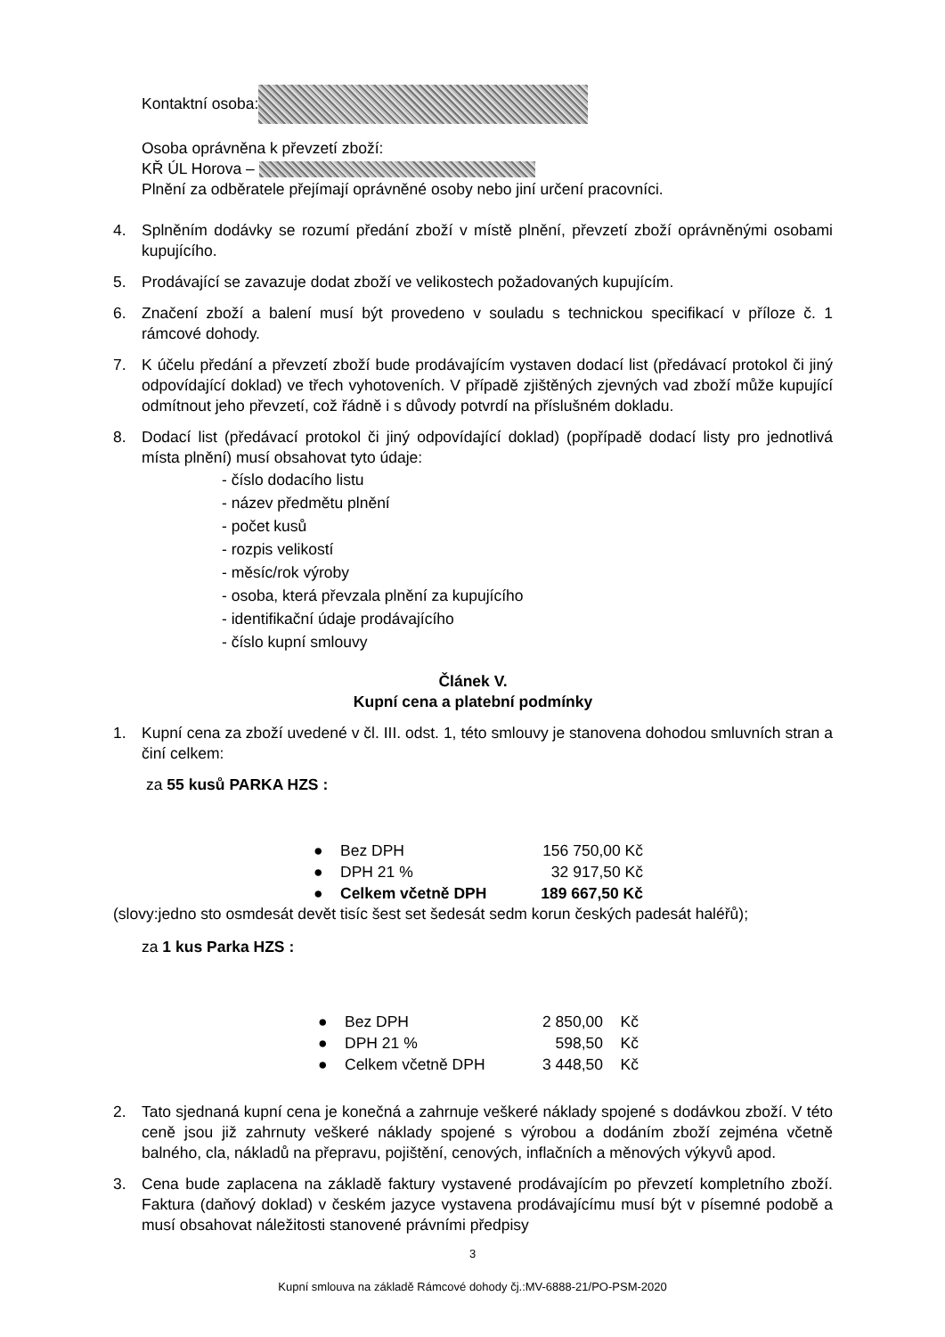Kontaktní osoba:
Osoba oprávněna k převzetí zboží:
KŘ ÚL Horova –
Plnění za odběratele přejímají oprávněné osoby nebo jiní určení pracovníci.
4. Splněním dodávky se rozumí předání zboží v místě plnění, převzetí zboží oprávněnými osobami kupujícího.
5. Prodávající se zavazuje dodat zboží ve velikostech požadovaných kupujícím.
6. Značení zboží a balení musí být provedeno v souladu s technickou specifikací v příloze č. 1 rámcové dohody.
7. K účelu předání a převzetí zboží bude prodávajícím vystaven dodací list (předávací protokol či jiný odpovídající doklad) ve třech vyhotoveních. V případě zjištěných zjevných vad zboží může kupující odmítnout jeho převzetí, což řádně i s důvody potvrdí na příslušném dokladu.
8. Dodací list (předávací protokol či jiný odpovídající doklad) (popřípadě dodací listy pro jednotlivá místa plnění) musí obsahovat tyto údaje:
- číslo dodacího listu
- název předmětu plnění
- počet kusů
- rozpis velikostí
- měsíc/rok výroby
- osoba, která převzala plnění za kupujícího
- identifikační údaje prodávajícího
- číslo kupní smlouvy
Článek V.
Kupní cena a platební podmínky
1. Kupní cena za zboží uvedené v čl. III. odst. 1, této smlouvy je stanovena dohodou smluvních stran a činí celkem:
za 55 kusů PARKA HZS :
● Bez DPH 156 750,00 Kč ● DPH 21 % 32 917,50 Kč ● Celkem včetně DPH 189 667,50 Kč
(slovy:jedno sto osmdesát devět tisíc šest set šedesát sedm korun českých padesát haléřů);
za 1 kus Parka HZS :
● Bez DPH 2 850,00 Kč ● DPH 21 % 598,50 Kč ● Celkem včetně DPH 3 448,50 Kč
2. Tato sjednaná kupní cena je konečná a zahrnuje veškeré náklady spojené s dodávkou zboží. V této ceně jsou již zahrnuty veškeré náklady spojené s výrobou a dodáním zboží zejména včetně balného, cla, nákladů na přepravu, pojištění, cenových, inflačních a měnových výkyvů apod.
3. Cena bude zaplacena na základě faktury vystavené prodávajícím po převzetí kompletního zboží. Faktura (daňový doklad) v českém jazyce vystavena prodávajícímu musí být v písemné podobě a musí obsahovat náležitosti stanovené právními předpisy
3
Kupní smlouva na základě Rámcové dohody čj.:MV-6888-21/PO-PSM-2020